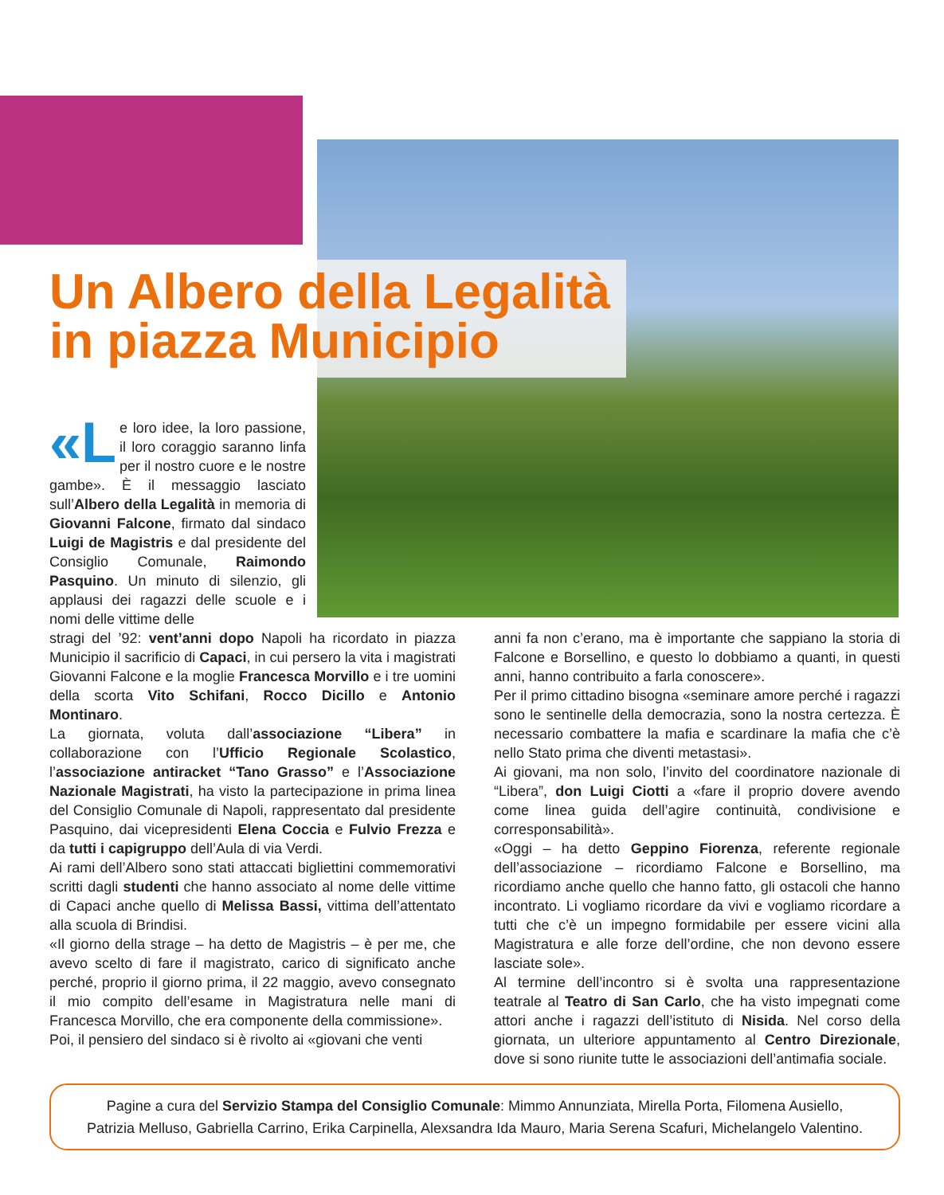Un Albero della Legalità
in piazza Municipio
«L e loro idee, la loro passione, il loro coraggio saranno linfa per il nostro cuore e le nostre gambe». È il messaggio lasciato sull’Albero della Legalità in memoria di Giovanni Falcone, firmato dal sindaco Luigi de Magistris e dal presidente del Consiglio Comunale, Raimondo Pasquino. Un minuto di silenzio, gli applausi dei ragazzi delle scuole e i nomi delle vittime delle
stragi del ’92: vent’anni dopo Napoli ha ricordato in piazza Municipio il sacrificio di Capaci, in cui persero la vita i magistrati Giovanni Falcone e la moglie Francesca Morvillo e i tre uomini della scorta Vito Schifani, Rocco Dicillo e Antonio Montinaro.
La giornata, voluta dall’associazione “Libera” in collaborazione con l’Ufficio Regionale Scolastico, l’associazione antiracket “Tano Grasso” e l’Associazione Nazionale Magistrati, ha visto la partecipazione in prima linea del Consiglio Comunale di Napoli, rappresentato dal presidente Pasquino, dai vicepresidenti Elena Coccia e Fulvio Frezza e da tutti i capigruppo dell’Aula di via Verdi.
Ai rami dell’Albero sono stati attaccati bigliettini commemorativi scritti dagli studenti che hanno associato al nome delle vittime di Capaci anche quello di Melissa Bassi, vittima dell’attentato alla scuola di Brindisi.
«Il giorno della strage – ha detto de Magistris – è per me, che avevo scelto di fare il magistrato, carico di significato anche perché, proprio il giorno prima, il 22 maggio, avevo consegnato il mio compito dell’esame in Magistratura nelle mani di Francesca Morvillo, che era componente della commissione».
Poi, il pensiero del sindaco si è rivolto ai «giovani che venti
anni fa non c’erano, ma è importante che sappiano la storia di Falcone e Borsellino, e questo lo dobbiamo a quanti, in questi anni, hanno contribuito a farla conoscere».
Per il primo cittadino bisogna «seminare amore perché i ragazzi sono le sentinelle della democrazia, sono la nostra certezza. È necessario combattere la mafia e scardinare la mafia che c’è nello Stato prima che diventi metastasi».
Ai giovani, ma non solo, l’invito del coordinatore nazionale di “Libera”, don Luigi Ciotti a «fare il proprio dovere avendo come linea guida dell’agire continuità, condivisione e corresponsabilità».
«Oggi – ha detto Geppino Fiorenza, referente regionale dell’associazione – ricordiamo Falcone e Borsellino, ma ricordiamo anche quello che hanno fatto, gli ostacoli che hanno incontrato. Li vogliamo ricordare da vivi e vogliamo ricordare a tutti che c’è un impegno formidabile per essere vicini alla Magistratura e alle forze dell’ordine, che non devono essere lasciate sole».
Al termine dell’incontro si è svolta una rappresentazione teatrale al Teatro di San Carlo, che ha visto impegnati come attori anche i ragazzi dell’istituto di Nisida. Nel corso della giornata, un ulteriore appuntamento al Centro Direzionale, dove si sono riunite tutte le associazioni dell’antimafia sociale.
Pagine a cura del Servizio Stampa del Consiglio Comunale: Mimmo Annunziata, Mirella Porta, Filomena Ausiello,
Patrizia Melluso, Gabriella Carrino, Erika Carpinella, Alexsandra Ida Mauro, Maria Serena Scafuri, Michelangelo Valentino.